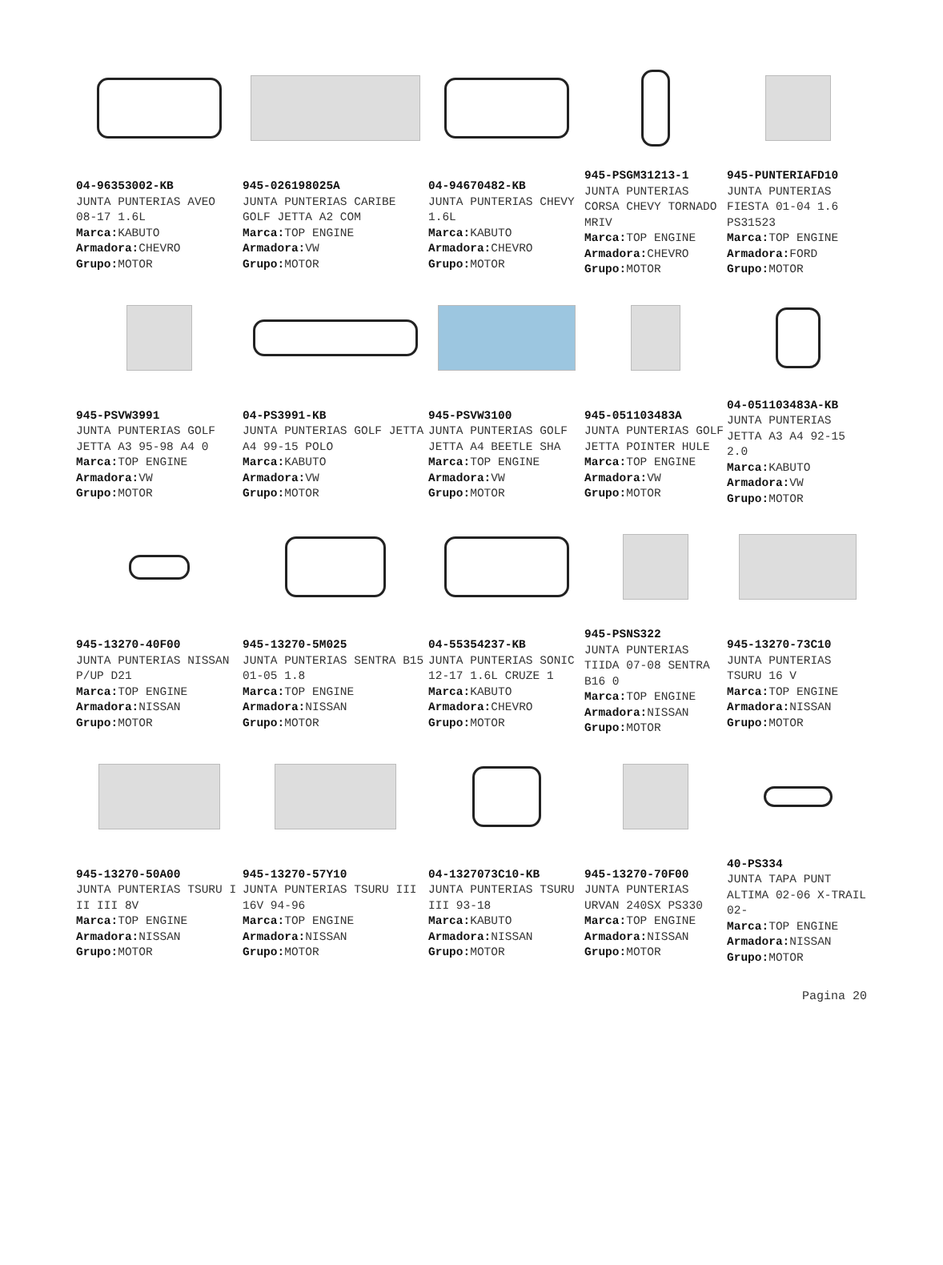04-96353002-KB
JUNTA PUNTERIAS AVEO 08-17 1.6L
Marca: KABUTO
Armadora: CHEVRO
Grupo: MOTOR
945-026198025A
JUNTA PUNTERIAS CARIBE GOLF JETTA A2 COM
Marca: TOP ENGINE
Armadora: VW
Grupo: MOTOR
04-94670482-KB
JUNTA PUNTERIAS CHEVY 1.6L
Marca: KABUTO
Armadora: CHEVRO
Grupo: MOTOR
945-PSGM31213-1
JUNTA PUNTERIAS CORSA CHEVY TORNADO MRIV
Marca: TOP ENGINE
Armadora: CHEVRO
Grupo: MOTOR
945-PUNTERIAFD10
JUNTA PUNTERIAS FIESTA 01-04 1.6 PS31523
Marca: TOP ENGINE
Armadora: FORD
Grupo: MOTOR
945-PSVW3991
JUNTA PUNTERIAS GOLF JETTA A3 95-98 A4 0
Marca: TOP ENGINE
Armadora: VW
Grupo: MOTOR
04-PS3991-KB
JUNTA PUNTERIAS GOLF JETTA A4 99-15 POLO
Marca: KABUTO
Armadora: VW
Grupo: MOTOR
945-PSVW3100
JUNTA PUNTERIAS GOLF JETTA A4 BEETLE SHA
Marca: TOP ENGINE
Armadora: VW
Grupo: MOTOR
945-051103483A
JUNTA PUNTERIAS GOLF JETTA POINTER HULE
Marca: TOP ENGINE
Armadora: VW
Grupo: MOTOR
04-051103483A-KB
JUNTA PUNTERIAS JETTA A3 A4 92-15 2.0
Marca: KABUTO
Armadora: VW
Grupo: MOTOR
945-13270-40F00
JUNTA PUNTERIAS NISSAN P/UP D21
Marca: TOP ENGINE
Armadora: NISSAN
Grupo: MOTOR
945-13270-5M025
JUNTA PUNTERIAS SENTRA B15 01-05 1.8
Marca: TOP ENGINE
Armadora: NISSAN
Grupo: MOTOR
04-55354237-KB
JUNTA PUNTERIAS SONIC 12-17 1.6L CRUZE 1
Marca: KABUTO
Armadora: CHEVRO
Grupo: MOTOR
945-PSNS322
JUNTA PUNTERIAS TIIDA 07-08 SENTRA B16 0
Marca: TOP ENGINE
Armadora: NISSAN
Grupo: MOTOR
945-13270-73C10
JUNTA PUNTERIAS TSURU 16 V
Marca: TOP ENGINE
Armadora: NISSAN
Grupo: MOTOR
945-13270-50A00
JUNTA PUNTERIAS TSURU I II III 8V
Marca: TOP ENGINE
Armadora: NISSAN
Grupo: MOTOR
945-13270-57Y10
JUNTA PUNTERIAS TSURU III 16V 94-96
Marca: TOP ENGINE
Armadora: NISSAN
Grupo: MOTOR
04-1327073C10-KB
JUNTA PUNTERIAS TSURU III 93-18
Marca: KABUTO
Armadora: NISSAN
Grupo: MOTOR
945-13270-70F00
JUNTA PUNTERIAS URVAN 240SX PS330
Marca: TOP ENGINE
Armadora: NISSAN
Grupo: MOTOR
40-PS334
JUNTA TAPA PUNT ALTIMA 02-06 X-TRAIL 02-
Marca: TOP ENGINE
Armadora: NISSAN
Grupo: MOTOR
Pagina 20